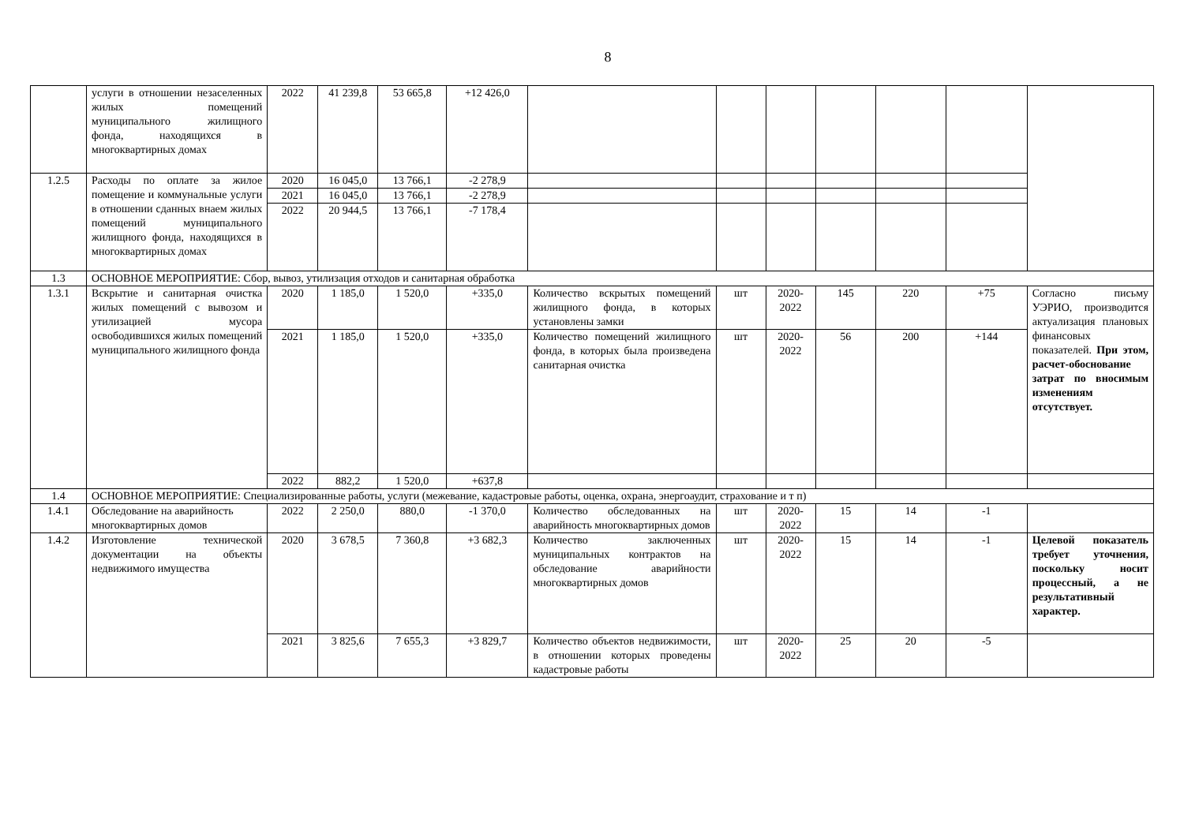8
| | услуги в отношении незаселенных жилых помещений муниципального жилищного фонда, находящихся в многоквартирных домах | 2022 | 41 239,8 | 53 665,8 | +12 426,0 | | | | | | | |
| 1.2.5 | Расходы по оплате за жилое помещение и коммунальные услуги в отношении сданных внаем жилых помещений муниципального жилищного фонда, находящихся в многоквартирных домах | 2020 | 16 045,0 | 13 766,1 | -2 278,9 | | | | | | | |
| | | 2021 | 16 045,0 | 13 766,1 | -2 278,9 | | | | | | | |
| | | 2022 | 20 944,5 | 13 766,1 | -7 178,4 | | | | | | | |
| 1.3 | ОСНОВНОЕ МЕРОПРИЯТИЕ: Сбор, вывоз, утилизация отходов и санитарная обработка | | | | | | | | | | | |
| 1.3.1 | Вскрытие и санитарная очистка жилых помещений с вывозом и утилизацией мусора освободившихся жилых помещений муниципального жилищного фонда | 2020 | 1 185,0 | 1 520,0 | +335,0 | Количество вскрытых помещений жилищного фонда, в которых установлены замки | шт | 2020-2022 | 145 | 220 | +75 | Согласно письму УЭРИО, производится актуализация плановых финансовых показателей. При этом, расчет-обоснование затрат по вносимым изменениям отсутствует. |
| | | 2021 | 1 185,0 | 1 520,0 | +335,0 | Количество помещений жилищного фонда, в которых была произведена санитарная очистка | шт | 2020-2022 | 56 | 200 | +144 | |
| | | 2022 | 882,2 | 1 520,0 | +637,8 | | | | | | | |
| 1.4 | ОСНОВНОЕ МЕРОПРИЯТИЕ: Специализированные работы, услуги (межевание, кадастровые работы, оценка, охрана, энергоаудит, страхование и т п) | | | | | | | | | | | |
| 1.4.1 | Обследование на аварийность многоквартирных домов | 2022 | 2 250,0 | 880,0 | -1 370,0 | Количество обследованных на аварийность многоквартирных домов | шт | 2020-2022 | 15 | 14 | -1 | |
| 1.4.2 | Изготовление технической документации на объекты недвижимого имущества | 2020 | 3 678,5 | 7 360,8 | +3 682,3 | Количество заключенных муниципальных контрактов на обследование аварийности многоквартирных домов | шт | 2020-2022 | 15 | 14 | -1 | Целевой показатель требует уточнения, поскольку носит процессный, а не результативный характер. |
| | | 2021 | 3 825,6 | 7 655,3 | +3 829,7 | Количество объектов недвижимости, в отношении которых проведены кадастровые работы | шт | 2020-2022 | 25 | 20 | -5 | |